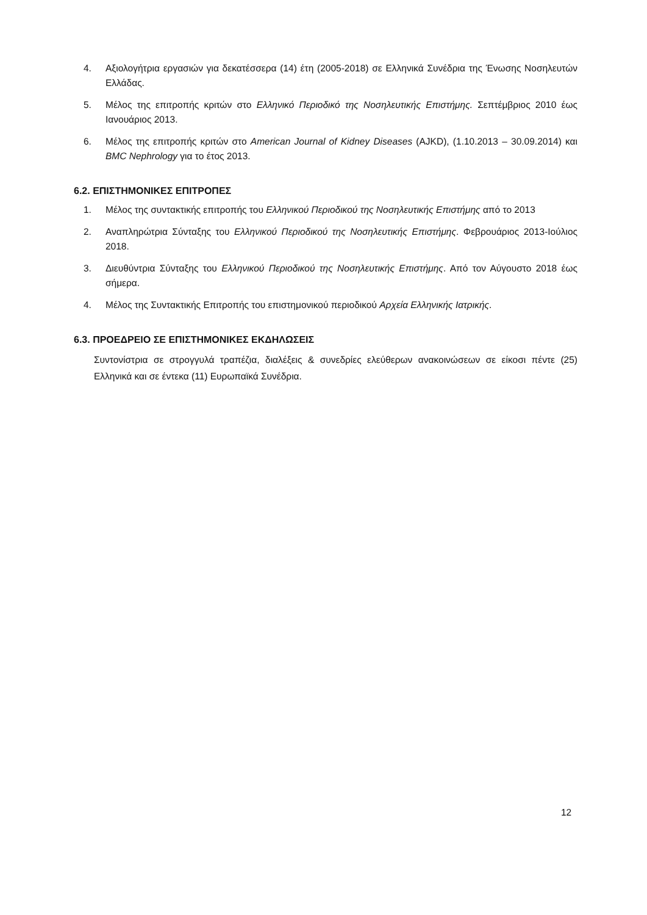4. Αξιολογήτρια εργασιών για δεκατέσσερα (14) έτη (2005-2018) σε Ελληνικά Συνέδρια της Ένωσης Νοσηλευτών Ελλάδας.
5. Μέλος της επιτροπής κριτών στο Ελληνικό Περιοδικό της Νοσηλευτικής Επιστήμης. Σεπτέμβριος 2010 έως Ιανουάριος 2013.
6. Μέλος της επιτροπής κριτών στο American Journal of Kidney Diseases (AJKD), (1.10.2013 – 30.09.2014) και BMC Nephrology για το έτος 2013.
6.2. ΕΠΙΣΤΗΜΟΝΙΚΕΣ ΕΠΙΤΡΟΠΕΣ
1. Μέλος της συντακτικής επιτροπής του Ελληνικού Περιοδικού της Νοσηλευτικής Επιστήμης από το 2013
2. Αναπληρώτρια Σύνταξης του Ελληνικού Περιοδικού της Νοσηλευτικής Επιστήμης. Φεβρουάριος 2013-Ιούλιος 2018.
3. Διευθύντρια Σύνταξης του Ελληνικού Περιοδικού της Νοσηλευτικής Επιστήμης. Από τον Αύγουστο 2018 έως σήμερα.
4. Μέλος της Συντακτικής Επιτροπής του επιστημονικού περιοδικού Αρχεία Ελληνικής Ιατρικής.
6.3. ΠΡΟΕΔΡΕΙΟ ΣΕ ΕΠΙΣΤΗΜΟΝΙΚΕΣ ΕΚΔΗΛΩΣΕΙΣ
Συντονίστρια σε στρογγυλά τραπέζια, διαλέξεις & συνεδρίες ελεύθερων ανακοινώσεων σε είκοσι πέντε (25) Ελληνικά και σε έντεκα (11) Ευρωπαϊκά Συνέδρια.
12